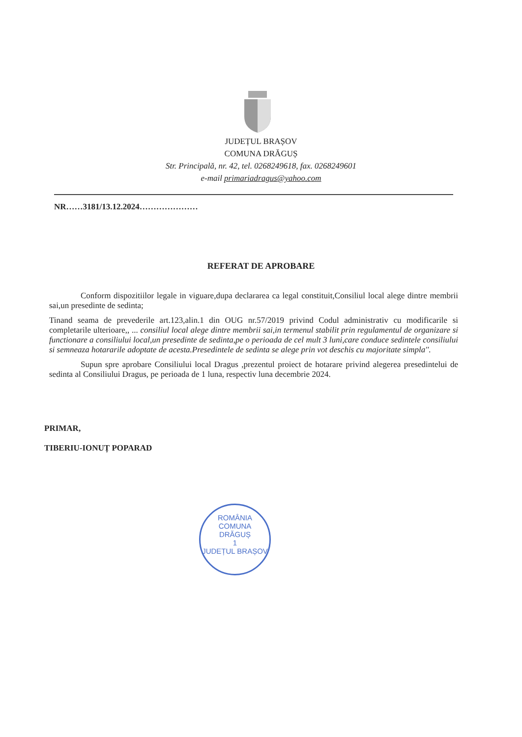JUDEȚUL BRAȘOV
COMUNA DRĂGUȘ
Str. Principală, nr. 42, tel. 0268249618, fax. 0268249601
e-mail primariadragus@yahoo.com
NR……3181/13.12.2024…………………
REFERAT DE APROBARE
Conform dispozitiilor legale in viguare,dupa declararea ca legal constituit,Consiliul local alege dintre membrii sai,un presedinte de sedinta;
Tinand seama de prevederile art.123,alin.1 din OUG nr.57/2019 privind Codul administrativ cu modificarile si completarile ulterioare,, ... consiliul local alege dintre membrii sai,in termenul stabilit prin regulamentul de organizare si functionare a consiliului local,un presedinte de sedinta,pe o perioada de cel mult 3 luni,care conduce sedintele consiliului si semneaza hotararile adoptate de acesta.Presedintele de sedinta se alege prin vot deschis cu majoritate simpla''.
Supun spre aprobare Consiliului local Dragus ,prezentul proiect de hotarare privind alegerea presedintelui de sedinta al Consiliului Dragus, pe perioada de 1 luna, respectiv luna decembrie 2024.
PRIMAR,
TIBERIU-IONUȚ POPARAD
ROMÂNIA
COMUNA
DRĂGUȘ
1
JUDEȚUL BRAȘOV